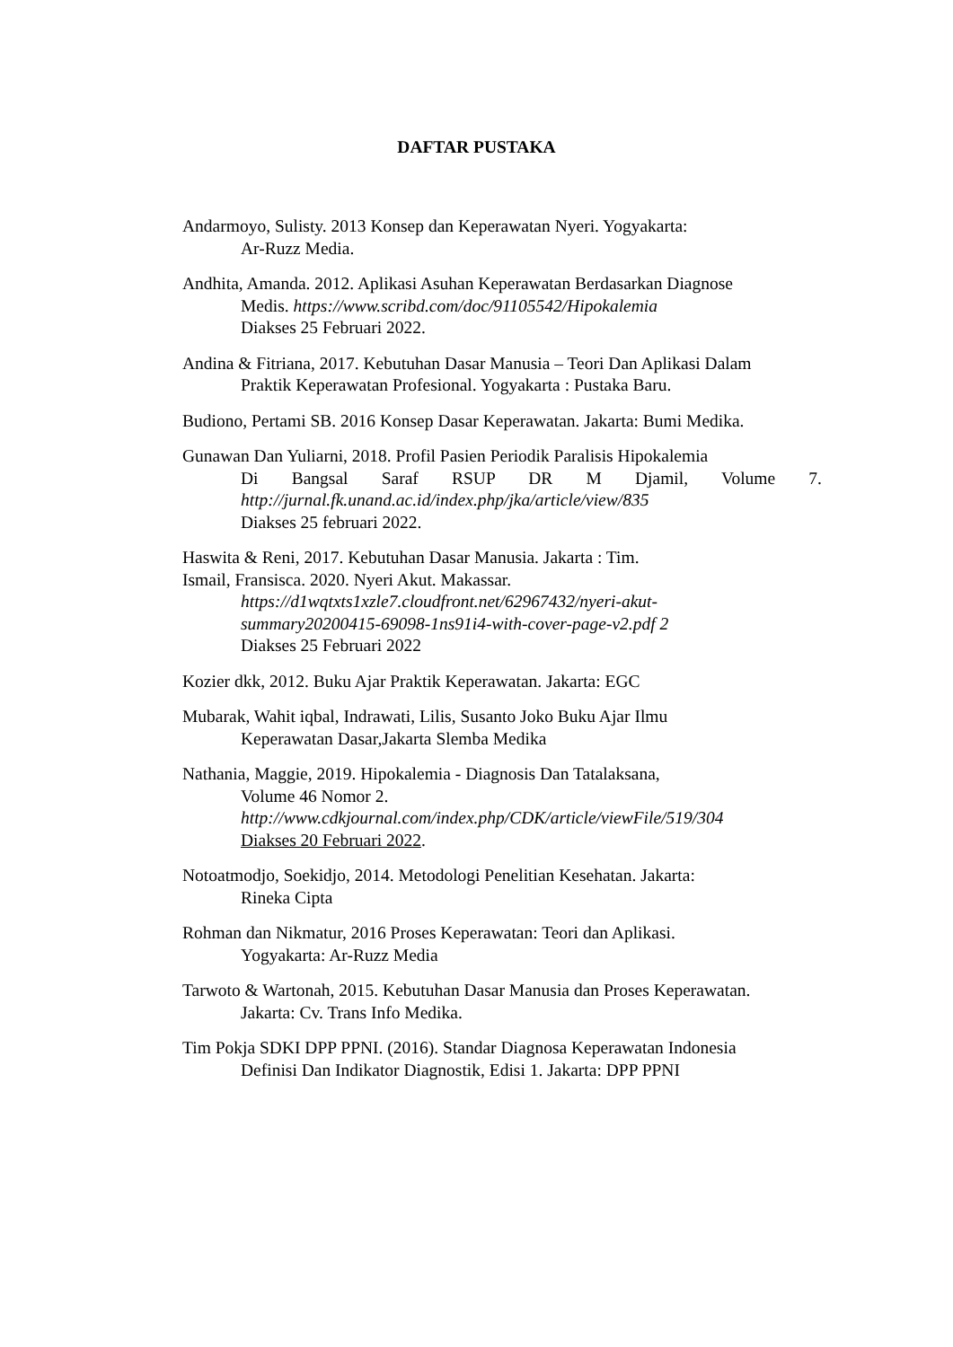DAFTAR PUSTAKA
Andarmoyo, Sulisty. 2013 Konsep dan Keperawatan Nyeri. Yogyakarta:
Ar-Ruzz Media.
Andhita, Amanda. 2012. Aplikasi Asuhan Keperawatan Berdasarkan Diagnose
Medis. https://www.scribd.com/doc/91105542/Hipokalemia
Diakses 25 Februari 2022.
Andina & Fitriana, 2017. Kebutuhan Dasar Manusia – Teori Dan Aplikasi Dalam
Praktik Keperawatan Profesional. Yogyakarta : Pustaka Baru.
Budiono, Pertami SB. 2016 Konsep Dasar Keperawatan. Jakarta: Bumi Medika.
Gunawan Dan Yuliarni, 2018. Profil Pasien Periodik Paralisis Hipokalemia
Di Bangsal Saraf RSUP DR M Djamil, Volume 7.
http://jurnal.fk.unand.ac.id/index.php/jka/article/view/835
Diakses 25 februari 2022.
Haswita & Reni, 2017. Kebutuhan Dasar Manusia. Jakarta : Tim.
Ismail, Fransisca. 2020. Nyeri Akut. Makassar.
https://d1wqtxts1xzle7.cloudfront.net/62967432/nyeri-akut-
summary20200415-69098-1ns91i4-with-cover-page-v2.pdf 2
Diakses 25 Februari 2022
Kozier dkk, 2012. Buku Ajar Praktik Keperawatan. Jakarta: EGC
Mubarak, Wahit iqbal, Indrawati, Lilis, Susanto Joko Buku Ajar Ilmu
Keperawatan Dasar,Jakarta Slemba Medika
Nathania, Maggie, 2019. Hipokalemia - Diagnosis Dan Tatalaksana,
Volume 46 Nomor 2.
http://www.cdkjournal.com/index.php/CDK/article/viewFile/519/304
Diakses 20 Februari 2022.
Notoatmodjo, Soekidjo, 2014. Metodologi Penelitian Kesehatan. Jakarta:
Rineka Cipta
Rohman dan Nikmatur, 2016 Proses Keperawatan: Teori dan Aplikasi.
Yogyakarta: Ar-Ruzz Media
Tarwoto & Wartonah, 2015. Kebutuhan Dasar Manusia dan Proses Keperawatan.
Jakarta: Cv. Trans Info Medika.
Tim Pokja SDKI DPP PPNI. (2016). Standar Diagnosa Keperawatan Indonesia
Definisi Dan Indikator Diagnostik, Edisi 1. Jakarta: DPP PPNI